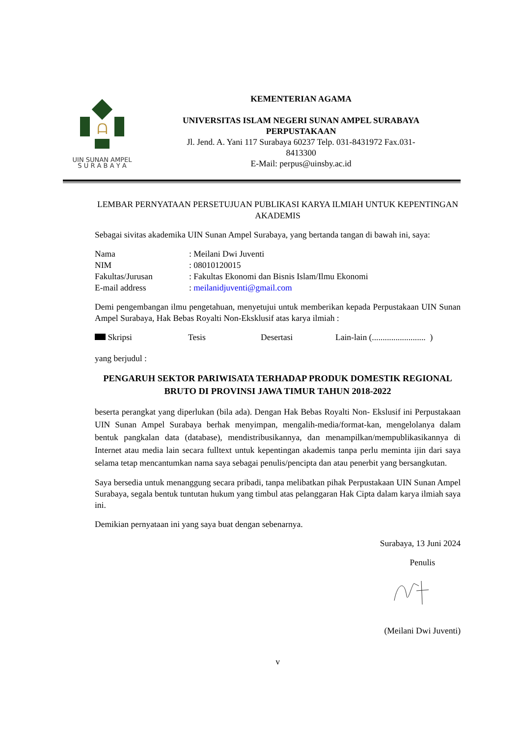ᗩ
UIN SUNAN AMPEL
S U R A B A Y A
KEMENTERIAN AGAMA
UNIVERSITAS ISLAM NEGERI SUNAN AMPEL SURABAYA
PERPUSTAKAAN
Jl. Jend. A. Yani 117 Surabaya 60237 Telp. 031-8431972 Fax.031-
8413300
E-Mail: perpus@uinsby.ac.id
LEMBAR PERNYATAAN PERSETUJUAN PUBLIKASI KARYA ILMIAH UNTUK KEPENTINGAN AKADEMIS
Sebagai sivitas akademika UIN Sunan Ampel Surabaya, yang bertanda tangan di bawah ini, saya:
| Nama | : Meilani Dwi Juventi |
| NIM | : 08010120015 |
| Fakultas/Jurusan | : Fakultas Ekonomi dan Bisnis Islam/Ilmu Ekonomi |
| E-mail address | : meilanidjuventi@gmail.com |
Demi pengembangan ilmu pengetahuan, menyetujui untuk memberikan kepada Perpustakaan UIN Sunan Ampel Surabaya, Hak Bebas Royalti Non-Eksklusif atas karya ilmiah :
Skripsi Tesis Desertasi Lain-lain (......................... )
yang berjudul :
PENGARUH SEKTOR PARIWISATA TERHADAP PRODUK DOMESTIK REGIONAL BRUTO DI PROVINSI JAWA TIMUR TAHUN 2018-2022
beserta perangkat yang diperlukan (bila ada). Dengan Hak Bebas Royalti Non- Ekslusif ini Perpustakaan UIN Sunan Ampel Surabaya berhak menyimpan, mengalih-media/format-kan, mengelolanya dalam bentuk pangkalan data (database), mendistribusikannya, dan menampilkan/mempublikasikannya di Internet atau media lain secara fulltext untuk kepentingan akademis tanpa perlu meminta ijin dari saya selama tetap mencantumkan nama saya sebagai penulis/pencipta dan atau penerbit yang bersangkutan.
Saya bersedia untuk menanggung secara pribadi, tanpa melibatkan pihak Perpustakaan UIN Sunan Ampel Surabaya, segala bentuk tuntutan hukum yang timbul atas pelanggaran Hak Cipta dalam karya ilmiah saya ini.
Demikian pernyataan ini yang saya buat dengan sebenarnya.
Surabaya, 13 Juni 2024
Penulis
(Meilani Dwi Juventi)
v